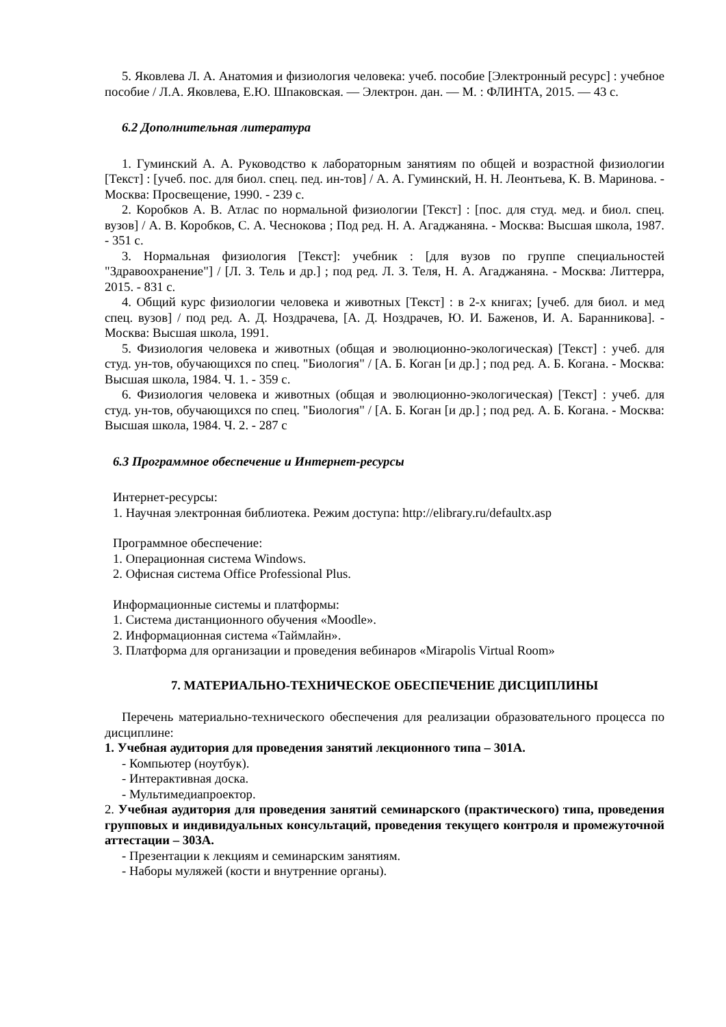5. Яковлева Л. А. Анатомия и физиология человека: учеб. пособие [Электронный ресурс] : учебное пособие / Л.А. Яковлева, Е.Ю. Шпаковская. — Электрон. дан. — М. : ФЛИНТА, 2015. — 43 с.
6.2 Дополнительная литература
1. Гуминский А. А. Руководство к лабораторным занятиям по общей и возрастной физиологии [Текст] : [учеб. пос. для биол. спец. пед. ин-тов] / А. А. Гуминский, Н. Н. Леонтьева, К. В. Маринова. - Москва: Просвещение, 1990. - 239 с.
2. Коробков А. В. Атлас по нормальной физиологии [Текст] : [пос. для студ. мед. и биол. спец. вузов] / А. В. Коробков, С. А. Чеснокова ; Под ред. Н. А. Агаджаняна. - Москва: Высшая школа, 1987. - 351 с.
3. Нормальная физиология [Текст]: учебник : [для вузов по группе специальностей "Здравоохранение"] / [Л. З. Тель и др.] ; под ред. Л. З. Теля, Н. А. Агаджаняна. - Москва: Литтерра, 2015. - 831 с.
4. Общий курс физиологии человека и животных [Текст] : в 2-х книгах; [учеб. для биол. и мед спец. вузов] / под ред. А. Д. Ноздрачева, [А. Д. Ноздрачев, Ю. И. Баженов, И. А. Баранникова]. - Москва: Высшая школа, 1991.
5. Физиология человека и животных (общая и эволюционно-экологическая) [Текст] : учеб. для студ. ун-тов, обучающихся по спец. "Биология" / [А. Б. Коган [и др.] ; под ред. А. Б. Когана. - Москва: Высшая школа, 1984. Ч. 1. - 359 с.
6. Физиология человека и животных (общая и эволюционно-экологическая) [Текст] : учеб. для студ. ун-тов, обучающихся по спец. "Биология" / [А. Б. Коган [и др.] ; под ред. А. Б. Когана. - Москва: Высшая школа, 1984. Ч. 2. - 287 с
6.3 Программное обеспечение и Интернет-ресурсы
Интернет-ресурсы:
1. Научная электронная библиотека. Режим доступа: http://elibrary.ru/defaultx.asp
Программное обеспечение:
1. Операционная система Windows.
2. Офисная система Office Professional Plus.
Информационные системы и платформы:
1. Система дистанционного обучения «Moodle».
2. Информационная система «Таймлайн».
3. Платформа для организации и проведения вебинаров «Mirapolis Virtual Room»
7. МАТЕРИАЛЬНО-ТЕХНИЧЕСКОЕ ОБЕСПЕЧЕНИЕ ДИСЦИПЛИНЫ
Перечень материально-технического обеспечения для реализации образовательного процесса по дисциплине:
1. Учебная аудитория для проведения занятий лекционного типа – 301А.
- Компьютер (ноутбук).
- Интерактивная доска.
- Мультимедиапроектор.
2. Учебная аудитория для проведения занятий семинарского (практического) типа, проведения групповых и индивидуальных консультаций, проведения текущего контроля и промежуточной аттестации – 303А.
- Презентации к лекциям и семинарским занятиям.
- Наборы муляжей (кости и внутренние органы).